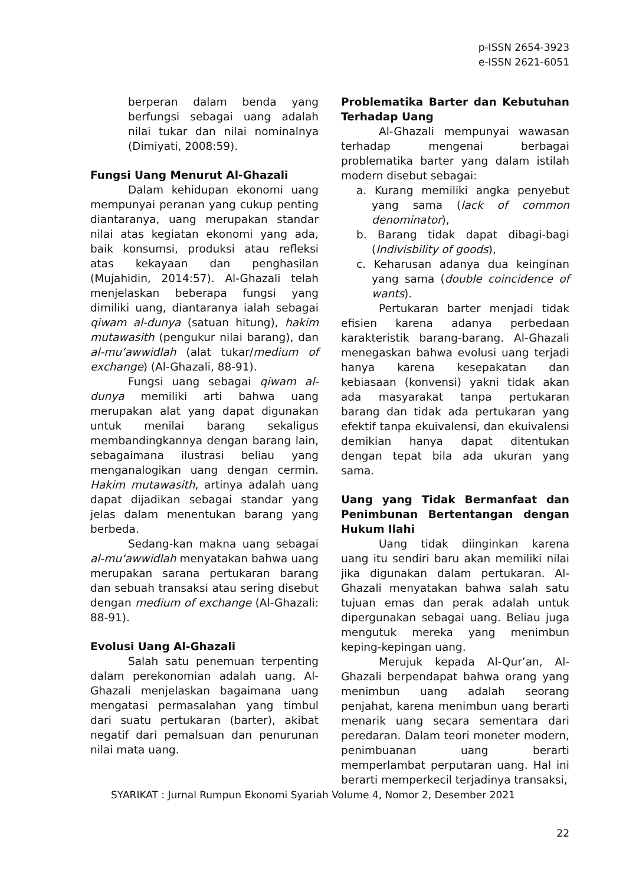p-ISSN 2654-3923
e-ISSN 2621-6051
berperan dalam benda yang berfungsi sebagai uang adalah nilai tukar dan nilai nominalnya (Dimiyati, 2008:59).
Fungsi Uang Menurut Al-Ghazali
Dalam kehidupan ekonomi uang mempunyai peranan yang cukup penting diantaranya, uang merupakan standar nilai atas kegiatan ekonomi yang ada, baik konsumsi, produksi atau refleksi atas kekayaan dan penghasilan (Mujahidin, 2014:57). Al-Ghazali telah menjelaskan beberapa fungsi yang dimiliki uang, diantaranya ialah sebagai qiwam al-dunya (satuan hitung), hakim mutawasith (pengukur nilai barang), dan al-mu‘awwidlah (alat tukar/medium of exchange) (Al-Ghazali, 88-91).
Fungsi uang sebagai qiwam al-dunya memiliki arti bahwa uang merupakan alat yang dapat digunakan untuk menilai barang sekaligus membandingkannya dengan barang lain, sebagaimana ilustrasi beliau yang menganalogikan uang dengan cermin. Hakim mutawasith, artinya adalah uang dapat dijadikan sebagai standar yang jelas dalam menentukan barang yang berbeda.
Sedang-kan makna uang sebagai al-mu‘awwidlah menyatakan bahwa uang merupakan sarana pertukaran barang dan sebuah transaksi atau sering disebut dengan medium of exchange (Al-Ghazali: 88-91).
Evolusi Uang Al-Ghazali
Salah satu penemuan terpenting dalam perekonomian adalah uang. Al-Ghazali menjelaskan bagaimana uang mengatasi permasalahan yang timbul dari suatu pertukaran (barter), akibat negatif dari pemalsuan dan penurunan nilai mata uang.
Problematika Barter dan Kebutuhan Terhadap Uang
Al-Ghazali mempunyai wawasan terhadap mengenai berbagai problematika barter yang dalam istilah modern disebut sebagai:
a. Kurang memiliki angka penyebut yang sama (lack of common denominator),
b. Barang tidak dapat dibagi-bagi (Indivisbility of goods),
c. Keharusan adanya dua keinginan yang sama (double coincidence of wants).
Pertukaran barter menjadi tidak efisien karena adanya perbedaan karakteristik barang-barang. Al-Ghazali menegaskan bahwa evolusi uang terjadi hanya karena kesepakatan dan kebiasaan (konvensi) yakni tidak akan ada masyarakat tanpa pertukaran barang dan tidak ada pertukaran yang efektif tanpa ekuivalensi, dan ekuivalensi demikian hanya dapat ditentukan dengan tepat bila ada ukuran yang sama.
Uang yang Tidak Bermanfaat dan Penimbunan Bertentangan dengan Hukum Ilahi
Uang tidak diinginkan karena uang itu sendiri baru akan memiliki nilai jika digunakan dalam pertukaran. Al-Ghazali menyatakan bahwa salah satu tujuan emas dan perak adalah untuk dipergunakan sebagai uang. Beliau juga mengutuk mereka yang menimbun keping-kepingan uang.
Merujuk kepada Al-Qur’an, Al-Ghazali berpendapat bahwa orang yang menimbun uang adalah seorang penjahat, karena menimbun uang berarti menarik uang secara sementara dari peredaran. Dalam teori moneter modern, penimbuanan uang berarti memperlambat perputaran uang. Hal ini berarti memperkecil terjadinya transaksi,
SYARIKAT : Jurnal Rumpun Ekonomi Syariah Volume 4, Nomor 2, Desember 2021
22